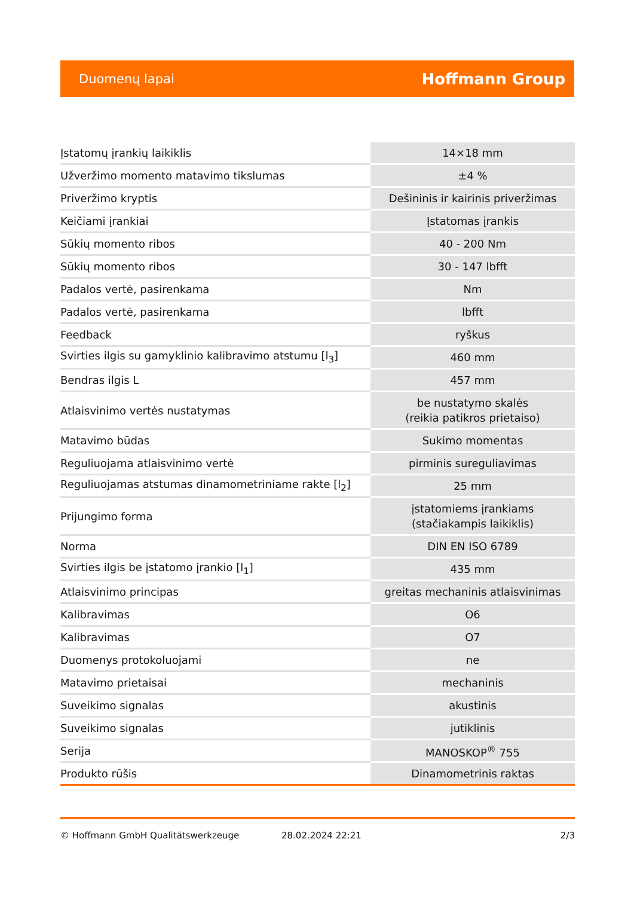Duomenų lapai Hoffmann Group
| Įstatomų įrankių laikiklis | 14×18 mm |
| Užveržimo momento matavimo tikslumas | ±4 % |
| Priveržimo kryptis | Dešininis ir kairinis priveržimas |
| Keičiami įrankiai | Įstatomas įrankis |
| Sūkių momento ribos | 40 - 200 Nm |
| Sūkių momento ribos | 30 - 147 lbfft |
| Padalos vertė, pasirenkama | Nm |
| Padalos vertė, pasirenkama | lbfft |
| Feedback | ryškus |
| Svirties ilgis su gamyklinio kalibravimo atstumu [l<sub>3</sub>] | 460 mm |
| Bendras ilgis L | 457 mm |
| Atlaisvinimo vertės nustatymas | be nustatymo skalės (reikia patikros prietaiso) |
| Matavimo būdas | Sukimo momentas |
| Reguliuojama atlaisvinimo vertė | pirminis sureguliavimas |
| Reguliuojamas atstumas dinamometriniame rakte [l<sub>2</sub>] | 25 mm |
| Prijungimo forma | įstatomiems įrankiams (stačiakampis laikiklis) |
| Norma | DIN EN ISO 6789 |
| Svirties ilgis be įstatomo įrankio [l<sub>1</sub>] | 435 mm |
| Atlaisvinimo principas | greitas mechaninis atlaisvinimas |
| Kalibravimas | O6 |
| Kalibravimas | O7 |
| Duomenys protokoluojami | ne |
| Matavimo prietaisai | mechaninis |
| Suveikimo signalas | akustinis |
| Suveikimo signalas | jutiklinis |
| Serija | MANOSKOP<sup>®</sup> 755 |
| Produkto rūšis | Dinamometrinis raktas |
© Hoffmann GmbH Qualitätswerkzeuge 28.02.2024 22:21 2/3